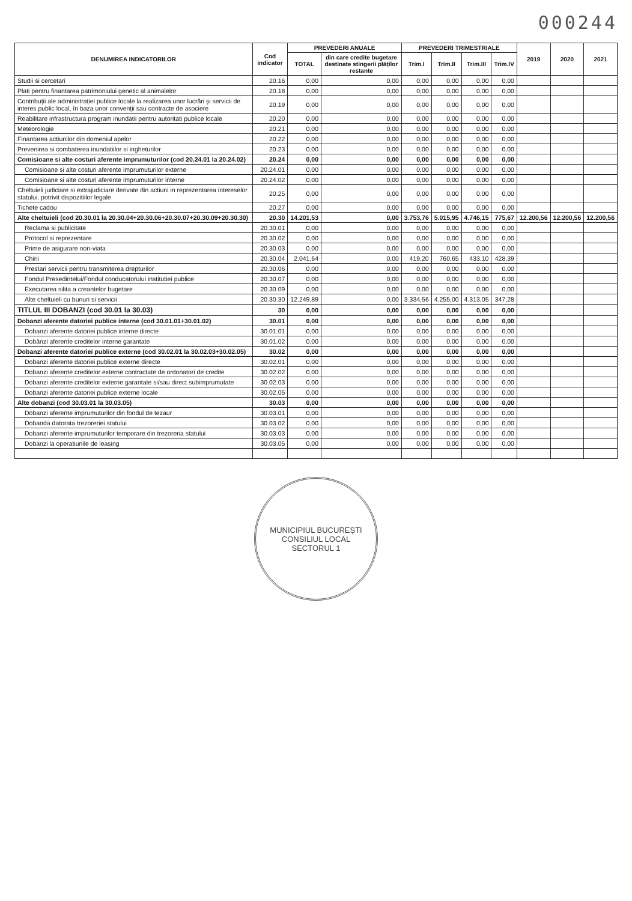000244
| DENUMIREA INDICATORILOR | Cod indicator | PREVEDERI ANUALE | | PREVEDERI TRIMESTRIALE | | | | 2019 | 2020 | 2021 |
| --- | --- | --- | --- | --- | --- | --- | --- | --- | --- | --- |
| | | TOTAL | din care credite bugetare destinate stingerii plăților restante | Trim.I | Trim.II | Trim.III | Trim.IV | | | |
| Studii si cercetari | 20.16 | 0,00 | 0,00 | 0,00 | 0,00 | 0,00 | 0,00 | | | |
| Plati pentru finantarea patrimoniului genetic al animalelor | 20.18 | 0,00 | 0,00 | 0,00 | 0,00 | 0,00 | 0,00 | | | |
| Contribuții ale administrației publice locale la realizarea unor lucrări și servicii de interes public local, în baza unor convenții sau contracte de asociere | 20.19 | 0,00 | 0,00 | 0,00 | 0,00 | 0,00 | 0,00 | | | |
| Reabilitare infrastructura program inundatii pentru autoritati publice locale | 20.20 | 0,00 | 0,00 | 0,00 | 0,00 | 0,00 | 0,00 | | | |
| Meteorologie | 20.21 | 0,00 | 0,00 | 0,00 | 0,00 | 0,00 | 0,00 | | | |
| Finantarea actiunilor din domeniul apelor | 20.22 | 0,00 | 0,00 | 0,00 | 0,00 | 0,00 | 0,00 | | | |
| Prevenirea si combaterea inundatiilor si ingheturilor | 20.23 | 0,00 | 0,00 | 0,00 | 0,00 | 0,00 | 0,00 | | | |
| Comisioane si alte costuri aferente imprumuturilor (cod 20.24.01 la 20.24.02) | 20.24 | 0,00 | 0,00 | 0,00 | 0,00 | 0,00 | 0,00 | | | |
| Comisioane si alte costuri aferente imprumuturilor externe | 20.24.01 | 0,00 | 0,00 | 0,00 | 0,00 | 0,00 | 0,00 | | | |
| Comisioane si alte costuri aferente imprumuturilor interne | 20.24.02 | 0,00 | 0,00 | 0,00 | 0,00 | 0,00 | 0,00 | | | |
| Cheltuieli judiciare si extrajudiciare derivate din actiuni in reprezentarea intereselor statului, potrivit dispozitiilor legale | 20.25 | 0,00 | 0,00 | 0,00 | 0,00 | 0,00 | 0,00 | | | |
| Tichete cadou | 20.27 | 0,00 | 0,00 | 0,00 | 0,00 | 0,00 | 0,00 | | | |
| Alte cheltuieli (cod 20.30.01 la 20.30.04+20.30.06+20.30.07+20.30.09+20.30.30) | 20.30 | 14.201,53 | 0,00 | 3.753,76 | 5.015,95 | 4.746,15 | 775,67 | 12.200,56 | 12.200,56 | 12.200,56 |
| Reclama si publicitate | 20.30.01 | 0,00 | 0,00 | 0,00 | 0,00 | 0,00 | 0,00 | | | |
| Protocol si reprezentare | 20.30.02 | 0,00 | 0,00 | 0,00 | 0,00 | 0,00 | 0,00 | | | |
| Prime de asigurare non-viata | 20.30.03 | 0,00 | 0,00 | 0,00 | 0,00 | 0,00 | 0,00 | | | |
| Chirii | 20.30.04 | 2.041,64 | 0,00 | 419,20 | 760,65 | 433,10 | 428,39 | | | |
| Prestari servicii pentru transmiterea drepturilor | 20.30.06 | 0,00 | 0,00 | 0,00 | 0,00 | 0,00 | 0,00 | | | |
| Fondul Presedintelui/Fondul conducatorului institutiei publice | 20.30.07 | 0,00 | 0,00 | 0,00 | 0,00 | 0,00 | 0,00 | | | |
| Executarea silita a creantelor bugetare | 20.30.09 | 0,00 | 0,00 | 0,00 | 0,00 | 0,00 | 0,00 | | | |
| Alte cheltuieli cu bunuri si servicii | 20.30.30 | 12.249,89 | 0,00 | 3.334,56 | 4.255,00 | 4.313,05 | 347,28 | | | |
| TITLUL III DOBANZI (cod 30.01 la 30.03) | 30 | 0,00 | 0,00 | 0,00 | 0,00 | 0,00 | 0,00 | | | |
| Dobanzi aferente datoriei publice interne (cod 30.01.01+30.01.02) | 30.01 | 0,00 | 0,00 | 0,00 | 0,00 | 0,00 | 0,00 | | | |
| Dobanzi aferente datoriei publice interne directe | 30.01.01 | 0,00 | 0,00 | 0,00 | 0,00 | 0,00 | 0,00 | | | |
| Dobânzi aferente creditelor interne garantate | 30.01.02 | 0,00 | 0,00 | 0,00 | 0,00 | 0,00 | 0,00 | | | |
| Dobanzi aferente datoriei publice externe (cod 30.02.01 la 30.02.03+30.02.05) | 30.02 | 0,00 | 0,00 | 0,00 | 0,00 | 0,00 | 0,00 | | | |
| Dobanzi aferente datoriei publice externe directe | 30.02.01 | 0,00 | 0,00 | 0,00 | 0,00 | 0,00 | 0,00 | | | |
| Dobanzi aferente creditelor externe contractate de ordonatori de credite | 30.02.02 | 0,00 | 0,00 | 0,00 | 0,00 | 0,00 | 0,00 | | | |
| Dobanzi aferente creditelor externe garantate si/sau direct subimprumutate | 30.02.03 | 0,00 | 0,00 | 0,00 | 0,00 | 0,00 | 0,00 | | | |
| Dobanzi aferente datoriei publice externe locale | 30.02.05 | 0,00 | 0,00 | 0,00 | 0,00 | 0,00 | 0,00 | | | |
| Alte dobanzi (cod 30.03.01 la 30.03.05) | 30.03 | 0,00 | 0,00 | 0,00 | 0,00 | 0,00 | 0,00 | | | |
| Dobanzi aferente imprumuturilor din fondul de tezaur | 30.03.01 | 0,00 | 0,00 | 0,00 | 0,00 | 0,00 | 0,00 | | | |
| Dobanda datorata trezoreriei statului | 30.03.02 | 0,00 | 0,00 | 0,00 | 0,00 | 0,00 | 0,00 | | | |
| Dobanzi aferente imprumuturilor temporare din trezoreria statului | 30.03.03 | 0,00 | 0,00 | 0,00 | 0,00 | 0,00 | 0,00 | | | |
| Dobanzi la operatiunile de leasing | 30.03.05 | 0,00 | 0,00 | 0,00 | 0,00 | 0,00 | 0,00 | | | |
MUNICIPIUL BUCUREȘTI
CONSILIUL LOCAL
SECTORUL 1